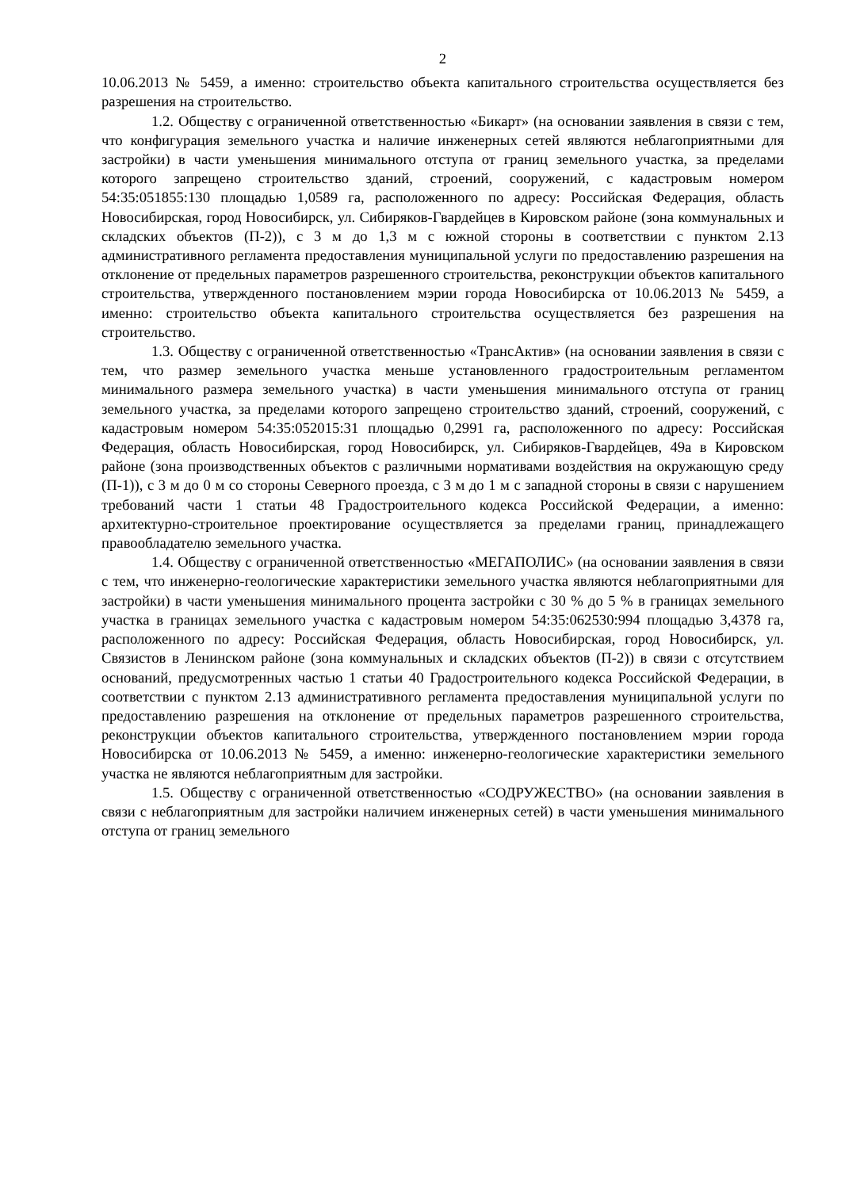2
10.06.2013 № 5459, а именно: строительство объекта капитального строительства осуществляется без разрешения на строительство.
1.2. Обществу с ограниченной ответственностью «Бикарт» (на основании заявления в связи с тем, что конфигурация земельного участка и наличие инженерных сетей являются неблагоприятными для застройки) в части уменьшения минимального отступа от границ земельного участка, за пределами которого запрещено строительство зданий, строений, сооружений, с кадастровым номером 54:35:051855:130 площадью 1,0589 га, расположенного по адресу: Российская Федерация, область Новосибирская, город Новосибирск, ул. Сибиряков-Гвардейцев в Кировском районе (зона коммунальных и складских объектов (П-2)), с 3 м до 1,3 м с южной стороны в соответствии с пунктом 2.13 административного регламента предоставления муниципальной услуги по предоставлению разрешения на отклонение от предельных параметров разрешенного строительства, реконструкции объектов капитального строительства, утвержденного постановлением мэрии города Новосибирска от 10.06.2013 № 5459, а именно: строительство объекта капитального строительства осуществляется без разрешения на строительство.
1.3. Обществу с ограниченной ответственностью «ТрансАктив» (на основании заявления в связи с тем, что размер земельного участка меньше установленного градостроительным регламентом минимального размера земельного участка) в части уменьшения минимального отступа от границ земельного участка, за пределами которого запрещено строительство зданий, строений, сооружений, с кадастровым номером 54:35:052015:31 площадью 0,2991 га, расположенного по адресу: Российская Федерация, область Новосибирская, город Новосибирск, ул. Сибиряков-Гвардейцев, 49а в Кировском районе (зона производственных объектов с различными нормативами воздействия на окружающую среду (П-1)), с 3 м до 0 м со стороны Северного проезда, с 3 м до 1 м с западной стороны в связи с нарушением требований части 1 статьи 48 Градостроительного кодекса Российской Федерации, а именно: архитектурно-строительное проектирование осуществляется за пределами границ, принадлежащего правообладателю земельного участка.
1.4. Обществу с ограниченной ответственностью «МЕГАПОЛИС» (на основании заявления в связи с тем, что инженерно-геологические характеристики земельного участка являются неблагоприятными для застройки) в части уменьшения минимального процента застройки с 30 % до 5 % в границах земельного участка в границах земельного участка с кадастровым номером 54:35:062530:994 площадью 3,4378 га, расположенного по адресу: Российская Федерация, область Новосибирская, город Новосибирск, ул. Связистов в Ленинском районе (зона коммунальных и складских объектов (П-2)) в связи с отсутствием оснований, предусмотренных частью 1 статьи 40 Градостроительного кодекса Российской Федерации, в соответствии с пунктом 2.13 административного регламента предоставления муниципальной услуги по предоставлению разрешения на отклонение от предельных параметров разрешенного строительства, реконструкции объектов капитального строительства, утвержденного постановлением мэрии города Новосибирска от 10.06.2013 № 5459, а именно: инженерно-геологические характеристики земельного участка не являются неблагоприятным для застройки.
1.5. Обществу с ограниченной ответственностью «СОДРУЖЕСТВО» (на основании заявления в связи с неблагоприятным для застройки наличием инженерных сетей) в части уменьшения минимального отступа от границ земельного